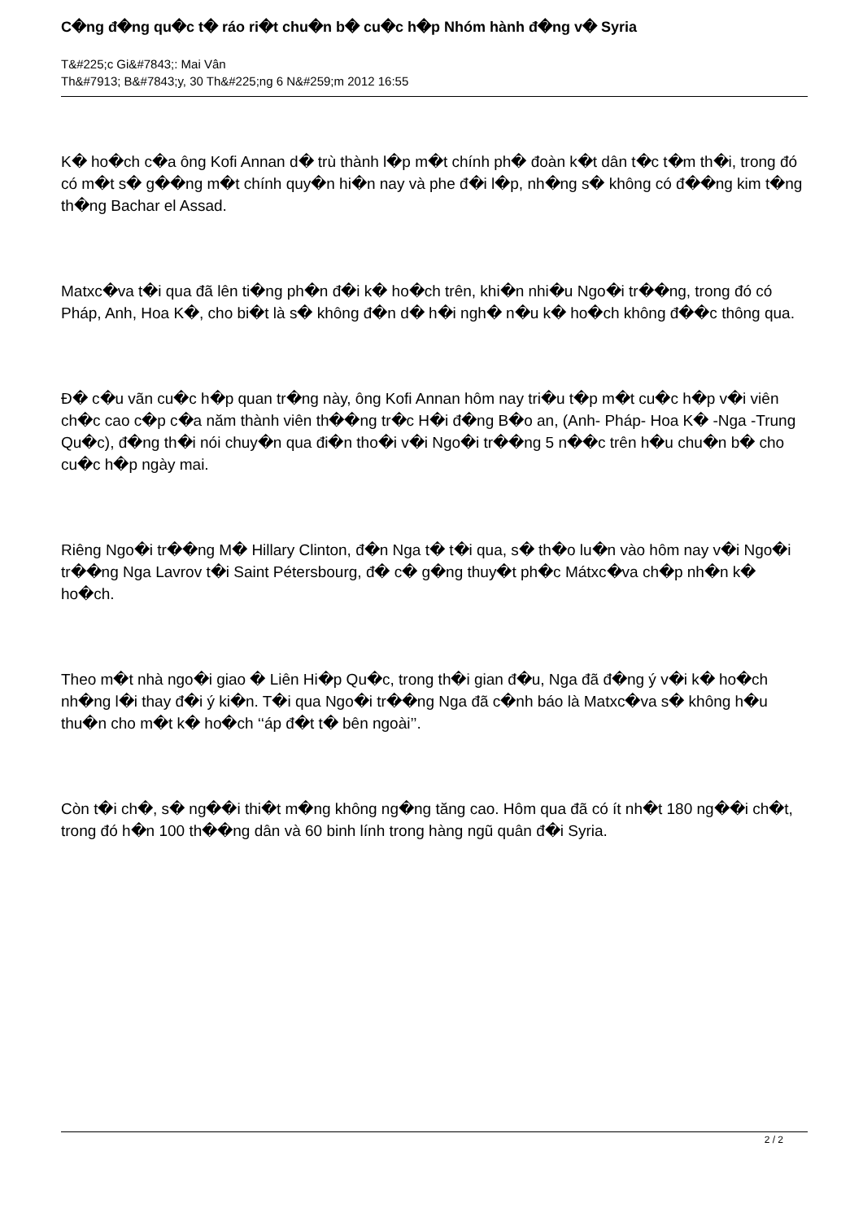C�ng đ�ng qu�c t� ráo ri�t chu�n b� cu�c h�p Nhóm hành đ�ng v� Syria
T&#225;c Gi&#7843;: Mai Vân
Th&#7913; B&#7843;y, 30 Th&#225;ng 6 N&#259;m 2012 16:55
K� ho�ch c�a ông Kofi Annan d� trù thành l�p m�t chính ph� đoàn k�t dân t�c t�m th�i, trong đó có m�t s� g��ng m�t chính quy�n hi�n nay và phe đ�i l�p, nh�ng s� không có đ��ng kim t�ng th�ng Bachar el Assad.
Matxc�va t�i qua đã lên ti�ng ph�n đ�i k� ho�ch trên, khi�n nhi�u Ngo�i tr��ng, trong đó có Pháp, Anh, Hoa K�, cho bi�t là s� không đ�n d� h�i ngh� n�u k� ho�ch không đ��c thông qua.
Đ� c�u vãn cu�c h�p quan tr�ng này, ông Kofi Annan hôm nay tri�u t�p m�t cu�c h�p v�i viên ch�c cao c�p c�a năm thành viên th��ng tr�c H�i đ�ng B�o an, (Anh- Pháp- Hoa K� -Nga -Trung Qu�c), đ�ng th�i nói chuy�n qua đi�n tho�i v�i Ngo�i tr��ng 5 n��c trên h�u chu�n b� cho cu�c h�p ngày mai.
Riêng Ngo�i tr��ng M� Hillary Clinton, đ�n Nga t� t�i qua, s� th�o lu�n vào hôm nay v�i Ngo�i tr��ng Nga Lavrov t�i Saint Pétersbourg, đ� c� g�ng thuy�t ph�c Mátxc�va ch�p nh�n k� ho�ch.
Theo m�t nhà ngo�i giao � Liên Hi�p Qu�c, trong th�i gian đ�u, Nga đã đ�ng ý v�i k� ho�ch nh�ng l�i thay đ�i ý ki�n. T�i qua Ngo�i tr��ng Nga đã c�nh báo là Matxc�va s� không h�u thu�n cho m�t k� ho�ch ‘‘áp đ�t t� bên ngoài’’.
Còn t�i ch�, s� ng��i thi�t m�ng không ng�ng tăng cao. Hôm qua đã có ít nh�t 180 ng��i ch�t, trong đó h�n 100 th��ng dân và 60 binh lính trong hàng ngũ quân đ�i Syria.
2 / 2